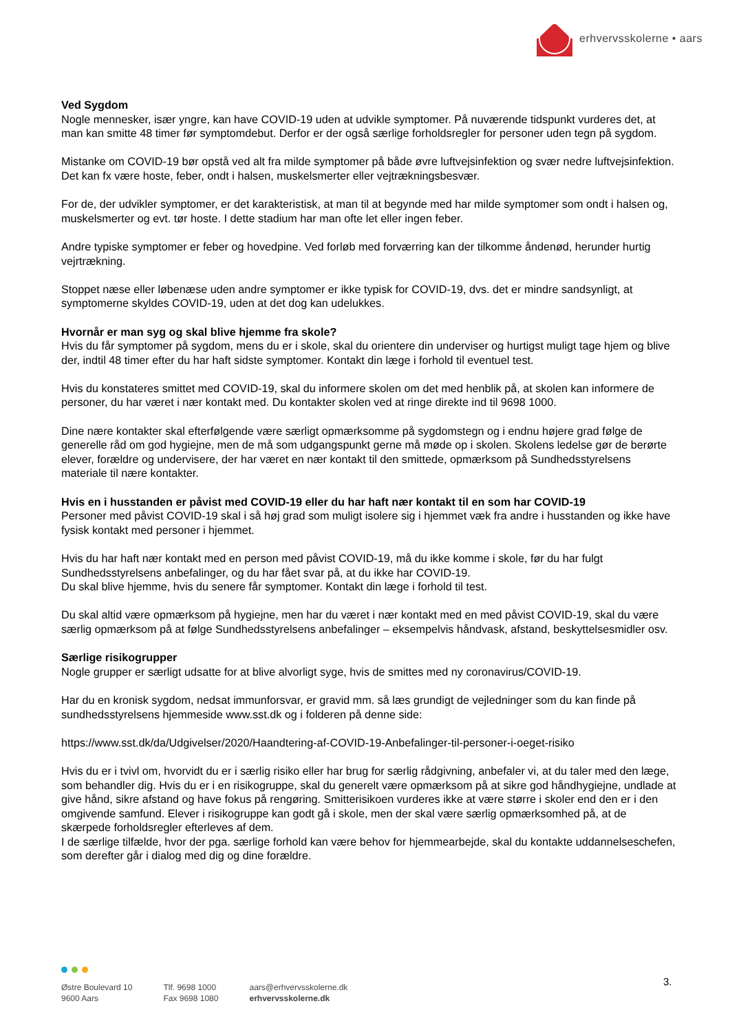erhvervsskolerne • aars
Ved Sygdom
Nogle mennesker, især yngre, kan have COVID-19 uden at udvikle symptomer. På nuværende tidspunkt vurderes det, at man kan smitte 48 timer før symptomdebut. Derfor er der også særlige forholdsregler for personer uden tegn på sygdom.
Mistanke om COVID-19 bør opstå ved alt fra milde symptomer på både øvre luftvejsinfektion og svær nedre luftvejsinfektion. Det kan fx være hoste, feber, ondt i halsen, muskelsmerter eller vejtrækningsbesvær.
For de, der udvikler symptomer, er det karakteristisk, at man til at begynde med har milde symptomer som ondt i halsen og, muskelsmerter og evt. tør hoste. I dette stadium har man ofte let eller ingen feber.
Andre typiske symptomer er feber og hovedpine. Ved forløb med forværring kan der tilkomme åndenød, herunder hurtig vejrtrækning.
Stoppet næse eller løbenæse uden andre symptomer er ikke typisk for COVID-19, dvs. det er mindre sandsynligt, at symptomerne skyldes COVID-19, uden at det dog kan udelukkes.
Hvornår er man syg og skal blive hjemme fra skole?
Hvis du får symptomer på sygdom, mens du er i skole, skal du orientere din underviser og hurtigst muligt tage hjem og blive der, indtil 48 timer efter du har haft sidste symptomer. Kontakt din læge i forhold til eventuel test.
Hvis du konstateres smittet med COVID-19, skal du informere skolen om det med henblik på, at skolen kan informere de personer, du har været i nær kontakt med. Du kontakter skolen ved at ringe direkte ind til 9698 1000.
Dine nære kontakter skal efterfølgende være særligt opmærksomme på sygdomstegn og i endnu højere grad følge de generelle råd om god hygiejne, men de må som udgangspunkt gerne må møde op i skolen. Skolens ledelse gør de berørte elever, forældre og undervisere, der har været en nær kontakt til den smittede, opmærksom på Sundhedsstyrelsens materiale til nære kontakter.
Hvis en i husstanden er påvist med COVID-19 eller du har haft nær kontakt til en som har COVID-19
Personer med påvist COVID-19 skal i så høj grad som muligt isolere sig i hjemmet væk fra andre i husstanden og ikke have fysisk kontakt med personer i hjemmet.
Hvis du har haft nær kontakt med en person med påvist COVID-19, må du ikke komme i skole, før du har fulgt Sundhedsstyrelsens anbefalinger, og du har fået svar på, at du ikke har COVID-19.
Du skal blive hjemme, hvis du senere får symptomer. Kontakt din læge i forhold til test.
Du skal altid være opmærksom på hygiejne, men har du været i nær kontakt med en med påvist COVID-19, skal du være særlig opmærksom på at følge Sundhedsstyrelsens anbefalinger – eksempelvis håndvask, afstand, beskyttelsesmidler osv.
Særlige risikogrupper
Nogle grupper er særligt udsatte for at blive alvorligt syge, hvis de smittes med ny coronavirus/COVID-19.
Har du en kronisk sygdom, nedsat immunforsvar, er gravid mm. så læs grundigt de vejledninger som du kan finde på sundhedsstyrelsens hjemmeside www.sst.dk og i folderen på denne side:
https://www.sst.dk/da/Udgivelser/2020/Haandtering-af-COVID-19-Anbefalinger-til-personer-i-oeget-risiko
Hvis du er i tvivl om, hvorvidt du er i særlig risiko eller har brug for særlig rådgivning, anbefaler vi, at du taler med den læge, som behandler dig. Hvis du er i en risikogruppe, skal du generelt være opmærksom på at sikre god håndhygiejne, undlade at give hånd, sikre afstand og have fokus på rengøring. Smitterisikoen vurderes ikke at være større i skoler end den er i den omgivende samfund. Elever i risikogruppe kan godt gå i skole, men der skal være særlig opmærksomhed på, at de skærpede forholdsregler efterleves af dem.
I de særlige tilfælde, hvor der pga. særlige forhold kan være behov for hjemmearbejde, skal du kontakte uddannelseschefen, som derefter går i dialog med dig og dine forældre.
3.
Østre Boulevard 10
9600 Aars
Tlf. 9698 1000
Fax 9698 1080
aars@erhvervsskolerne.dk
erhvervsskolerne.dk